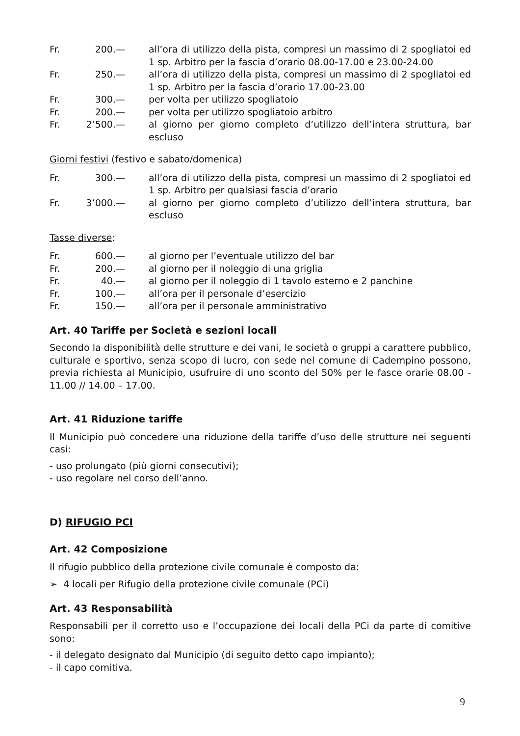| Fr. | 200.— | all’ora di utilizzo della pista, compresi un massimo di 2 spogliatoi ed 1 sp. Arbitro per la fascia d’orario 08.00-17.00 e 23.00-24.00 |
| Fr. | 250.— | all’ora di utilizzo della pista, compresi un massimo di 2 spogliatoi ed 1 sp. Arbitro per la fascia d’orario 17.00-23.00 |
| Fr. | 300.— | per volta per utilizzo spogliatoio |
| Fr. | 200.— | per volta per utilizzo spogliatoio arbitro |
| Fr. | 2’500.— | al giorno per giorno completo d’utilizzo dell’intera struttura, bar escluso |
Giorni festivi (festivo e sabato/domenica)
| Fr. | 300.— | all’ora di utilizzo della pista, compresi un massimo di 2 spogliatoi ed 1 sp. Arbitro per qualsiasi fascia d’orario |
| Fr. | 3’000.— | al giorno per giorno completo d’utilizzo dell’intera struttura, bar escluso |
Tasse diverse:
| Fr. | 600.— | al giorno per l’eventuale utilizzo del bar |
| Fr. | 200.— | al giorno per il noleggio di una griglia |
| Fr. | 40.— | al giorno per il noleggio di 1 tavolo esterno e 2 panchine |
| Fr. | 100.— | all’ora per il personale d’esercizio |
| Fr. | 150.— | all’ora per il personale amministrativo |
Art. 40 Tariffe per Società e sezioni locali
Secondo la disponibilità delle strutture e dei vani, le società o gruppi a carattere pubblico, culturale e sportivo, senza scopo di lucro, con sede nel comune di Cadempino possono, previa richiesta al Municipio, usufruire di uno sconto del 50% per le fasce orarie 08.00 - 11.00 // 14.00 – 17.00.
Art. 41 Riduzione tariffe
Il Municipio può concedere una riduzione della tariffe d’uso delle strutture nei seguenti casi:
- uso prolungato (più giorni consecutivi);
- uso regolare nel corso dell’anno.
D) RIFUGIO PCI
Art. 42 Composizione
Il rifugio pubblico della protezione civile comunale è composto da:
➢ 4 locali per Rifugio della protezione civile comunale (PCi)
Art. 43 Responsabilità
Responsabili per il corretto uso e l’occupazione dei locali della PCi da parte di comitive sono:
- il delegato designato dal Municipio (di seguito detto capo impianto);
- il capo comitiva.
9